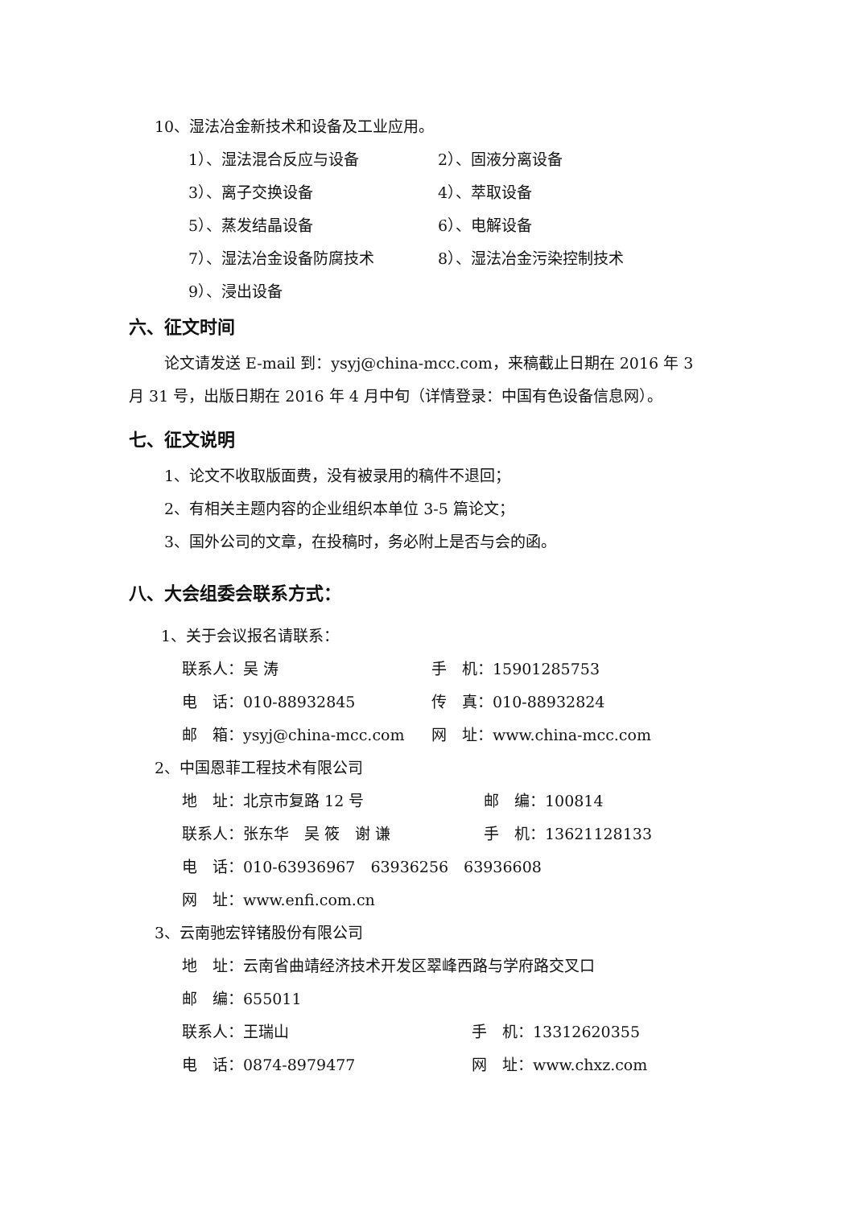10、湿法冶金新技术和设备及工业应用。
1）、湿法混合反应与设备 2）、固液分离设备
3）、离子交换设备 4）、萃取设备
5）、蒸发结晶设备 6）、电解设备
7）、湿法冶金设备防腐技术 8）、湿法冶金污染控制技术
9）、浸出设备
六、征文时间
论文请发送 E-mail 到：ysyj@china-mcc.com，来稿截止日期在 2016 年 3
月 31 号，出版日期在 2016 年 4 月中旬（详情登录：中国有色设备信息网）。
七、征文说明
1、论文不收取版面费，没有被录用的稿件不退回；
2、有相关主题内容的企业组织本单位 3-5 篇论文；
3、国外公司的文章，在投稿时，务必附上是否与会的函。
八、大会组委会联系方式：
1、关于会议报名请联系：
联系人：吴 涛 手　机：15901285753
电　话：010-88932845 传　真：010-88932824
邮　箱：ysyj@china-mcc.com 网　址：www.china-mcc.com
2、中国恩菲工程技术有限公司
地　址：北京市复路 12 号 邮　编：100814
联系人：张东华　吴 筱　谢 谦 手　机：13621128133
电　话：010-63936967　63936256　63936608
网　址：www.enfi.com.cn
3、云南驰宏锌锗股份有限公司
地　址：云南省曲靖经济技术开发区翠峰西路与学府路交叉口
邮　编：655011
联系人：王瑞山 手　机：13312620355
电　话：0874-8979477 网　址：www.chxz.com